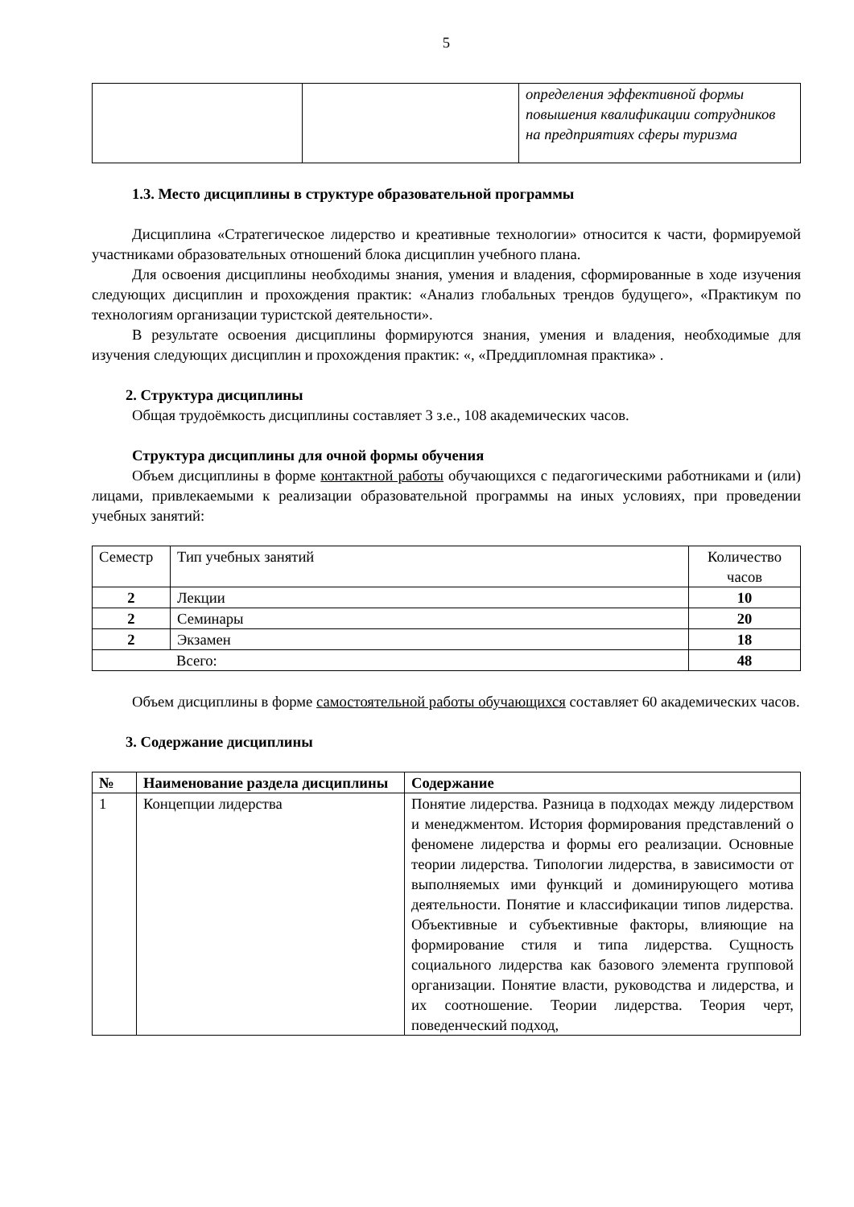5
| | | определения эффективной формы повышения квалификации сотрудников на предприятиях сферы туризма |
1.3. Место дисциплины в структуре образовательной программы
Дисциплина «Стратегическое лидерство и креативные технологии» относится к части, формируемой участниками образовательных отношений блока дисциплин учебного плана.
Для освоения дисциплины необходимы знания, умения и владения, сформированные в ходе изучения следующих дисциплин и прохождения практик: «Анализ глобальных трендов будущего», «Практикум по технологиям организации туристской деятельности».
В результате освоения дисциплины формируются знания, умения и владения, необходимые для изучения следующих дисциплин и прохождения практик: «, «Преддипломная практика» .
2. Структура дисциплины
Общая трудоёмкость дисциплины составляет 3 з.е., 108 академических часов.
Структура дисциплины для очной формы обучения
Объем дисциплины в форме контактной работы обучающихся с педагогическими работниками и (или) лицами, привлекаемыми к реализации образовательной программы на иных условиях, при проведении учебных занятий:
| Семестр | Тип учебных занятий | Количество часов |
| --- | --- | --- |
| 2 | Лекции | 10 |
| 2 | Семинары | 20 |
| 2 | Экзамен | 18 |
| Всего: | | 48 |
Объем дисциплины в форме самостоятельной работы обучающихся составляет 60 академических часов.
3. Содержание дисциплины
| № | Наименование раздела дисциплины | Содержание |
| --- | --- | --- |
| 1 | Концепции лидерства | Понятие лидерства. Разница в подходах между лидерством и менеджментом. История формирования представлений о феномене лидерства и формы его реализации. Основные теории лидерства. Типологии лидерства, в зависимости от выполняемых ими функций и доминирующего мотива деятельности. Понятие и классификации типов лидерства. Объективные и субъективные факторы, влияющие на формирование стиля и типа лидерства. Сущность социального лидерства как базового элемента групповой организации. Понятие власти, руководства и лидерства, и их соотношение. Теории лидерства. Теория черт, поведенческий подход, |